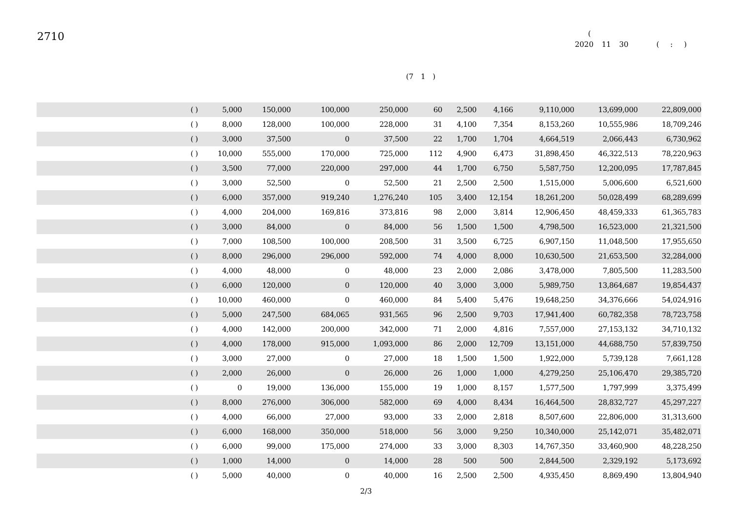2710 (
2020 11 30 ( : )
(7 1 )
| | ( ) | 5,000 | 150,000 | 100,000 | 250,000 | 60 | 2,500 | 4,166 | 9,110,000 | 13,699,000 | 22,809,000 |
| | ( ) | 8,000 | 128,000 | 100,000 | 228,000 | 31 | 4,100 | 7,354 | 8,153,260 | 10,555,986 | 18,709,246 |
| | ( ) | 3,000 | 37,500 | 0 | 37,500 | 22 | 1,700 | 1,704 | 4,664,519 | 2,066,443 | 6,730,962 |
| | ( ) | 10,000 | 555,000 | 170,000 | 725,000 | 112 | 4,900 | 6,473 | 31,898,450 | 46,322,513 | 78,220,963 |
| | ( ) | 3,500 | 77,000 | 220,000 | 297,000 | 44 | 1,700 | 6,750 | 5,587,750 | 12,200,095 | 17,787,845 |
| | ( ) | 3,000 | 52,500 | 0 | 52,500 | 21 | 2,500 | 2,500 | 1,515,000 | 5,006,600 | 6,521,600 |
| | ( ) | 6,000 | 357,000 | 919,240 | 1,276,240 | 105 | 3,400 | 12,154 | 18,261,200 | 50,028,499 | 68,289,699 |
| | ( ) | 4,000 | 204,000 | 169,816 | 373,816 | 98 | 2,000 | 3,814 | 12,906,450 | 48,459,333 | 61,365,783 |
| | ( ) | 3,000 | 84,000 | 0 | 84,000 | 56 | 1,500 | 1,500 | 4,798,500 | 16,523,000 | 21,321,500 |
| | ( ) | 7,000 | 108,500 | 100,000 | 208,500 | 31 | 3,500 | 6,725 | 6,907,150 | 11,048,500 | 17,955,650 |
| | ( ) | 8,000 | 296,000 | 296,000 | 592,000 | 74 | 4,000 | 8,000 | 10,630,500 | 21,653,500 | 32,284,000 |
| | ( ) | 4,000 | 48,000 | 0 | 48,000 | 23 | 2,000 | 2,086 | 3,478,000 | 7,805,500 | 11,283,500 |
| | ( ) | 6,000 | 120,000 | 0 | 120,000 | 40 | 3,000 | 3,000 | 5,989,750 | 13,864,687 | 19,854,437 |
| | ( ) | 10,000 | 460,000 | 0 | 460,000 | 84 | 5,400 | 5,476 | 19,648,250 | 34,376,666 | 54,024,916 |
| | ( ) | 5,000 | 247,500 | 684,065 | 931,565 | 96 | 2,500 | 9,703 | 17,941,400 | 60,782,358 | 78,723,758 |
| | ( ) | 4,000 | 142,000 | 200,000 | 342,000 | 71 | 2,000 | 4,816 | 7,557,000 | 27,153,132 | 34,710,132 |
| | ( ) | 4,000 | 178,000 | 915,000 | 1,093,000 | 86 | 2,000 | 12,709 | 13,151,000 | 44,688,750 | 57,839,750 |
| | ( ) | 3,000 | 27,000 | 0 | 27,000 | 18 | 1,500 | 1,500 | 1,922,000 | 5,739,128 | 7,661,128 |
| | ( ) | 2,000 | 26,000 | 0 | 26,000 | 26 | 1,000 | 1,000 | 4,279,250 | 25,106,470 | 29,385,720 |
| | ( ) | 0 | 19,000 | 136,000 | 155,000 | 19 | 1,000 | 8,157 | 1,577,500 | 1,797,999 | 3,375,499 |
| | ( ) | 8,000 | 276,000 | 306,000 | 582,000 | 69 | 4,000 | 8,434 | 16,464,500 | 28,832,727 | 45,297,227 |
| | ( ) | 4,000 | 66,000 | 27,000 | 93,000 | 33 | 2,000 | 2,818 | 8,507,600 | 22,806,000 | 31,313,600 |
| | ( ) | 6,000 | 168,000 | 350,000 | 518,000 | 56 | 3,000 | 9,250 | 10,340,000 | 25,142,071 | 35,482,071 |
| | ( ) | 6,000 | 99,000 | 175,000 | 274,000 | 33 | 3,000 | 8,303 | 14,767,350 | 33,460,900 | 48,228,250 |
| | ( ) | 1,000 | 14,000 | 0 | 14,000 | 28 | 500 | 500 | 2,844,500 | 2,329,192 | 5,173,692 |
| | ( ) | 5,000 | 40,000 | 0 | 40,000 | 16 | 2,500 | 2,500 | 4,935,450 | 8,869,490 | 13,804,940 |
2/3